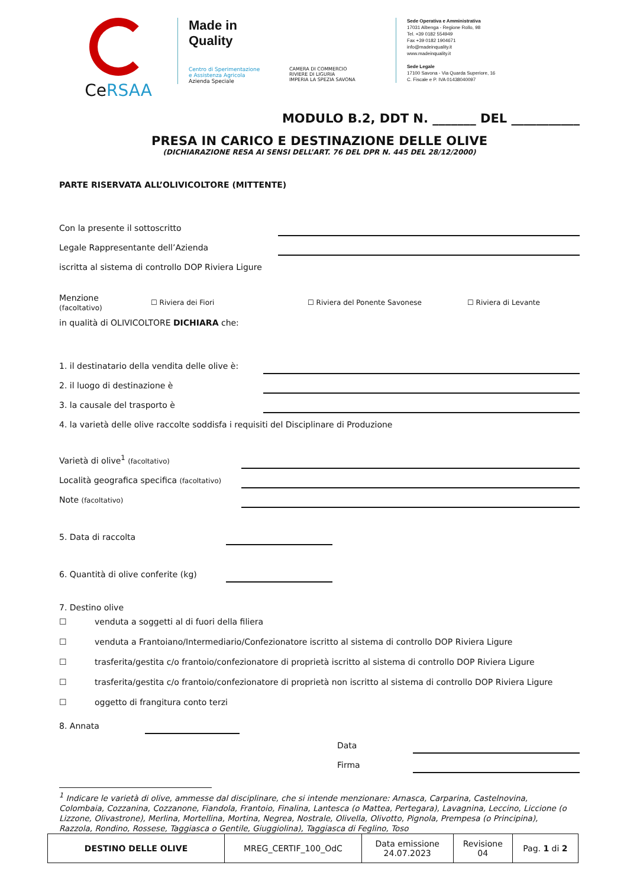CeRSAA
Made in
Quality
Centro di Sperimentazione
e Assistenza Agricola
Azienda Speciale
CAMERA DI COMMERCIO
RIVIERE DI LIGURIA
IMPERIA LA SPEZIA SAVONA
Sede Operativa e Amministrativa
17031 Albenga - Regione Rollo, 98
Tel. +39 0182 554949
Fax +39 0182 1904671
info@madeinquality.it
www.madeinquality.it
Sede Legale
17100 Savona - Via Quarda Superiore, 16
C. Fiscale e P. IVA 01438040097
MODULO B.2, DDT N. _______ DEL ___________
PRESA IN CARICO E DESTINAZIONE DELLE OLIVE
(DICHIARAZIONE RESA AI SENSI DELL’ART. 76 DEL DPR N. 445 DEL 28/12/2000)
PARTE RISERVATA ALL’OLIVICOLTORE (MITTENTE)
Con la presente il sottoscritto
Legale Rappresentante dell’Azienda
iscritta al sistema di controllo DOP Riviera Ligure
Menzione
(facoltativo)
☐ Riviera dei Fiori ☐ Riviera del Ponente Savonese ☐ Riviera di Levante
in qualità di OLIVICOLTORE DICHIARA che:
1. il destinatario della vendita delle olive è:
2. il luogo di destinazione è
3. la causale del trasporto è
4. la varietà delle olive raccolte soddisfa i requisiti del Disciplinare di Produzione
Varietà di olive<sup>1</sup> (facoltativo)
Località geografica specifica (facoltativo)
Note (facoltativo)
5. Data di raccolta
6. Quantità di olive conferite (kg)
7. Destino olive
☐ venduta a soggetti al di fuori della filiera
☐ venduta a Frantoiano/Intermediario/Confezionatore iscritto al sistema di controllo DOP Riviera Ligure
☐ trasferita/gestita c/o frantoio/confezionatore di proprietà iscritto al sistema di controllo DOP Riviera Ligure
☐ trasferita/gestita c/o frantoio/confezionatore di proprietà non iscritto al sistema di controllo DOP Riviera Ligure
☐ oggetto di frangitura conto terzi
8. Annata
Data
Firma
<sup>1</sup> Indicare le varietà di olive, ammesse dal disciplinare, che si intende menzionare: Arnasca, Carparina, Castelnovina, Colombaia, Cozzanina, Cozzanone, Fiandola, Frantoio, Finalina, Lantesca (o Mattea, Pertegara), Lavagnina, Leccino, Liccione (o Lizzone, Olivastrone), Merlina, Mortellina, Mortina, Negrea, Nostrale, Olivella, Olivotto, Pignola, Prempesa (o Principina), Razzola, Rondino, Rossese, Taggiasca o Gentile, Giuggiolina), Taggiasca di Feglino, Toso
| DESTINO DELLE OLIVE | MREG_CERTIF_100_OdC | Data emissione 24.07.2023 | Revisione 04 | Pag. 1 di 2 |